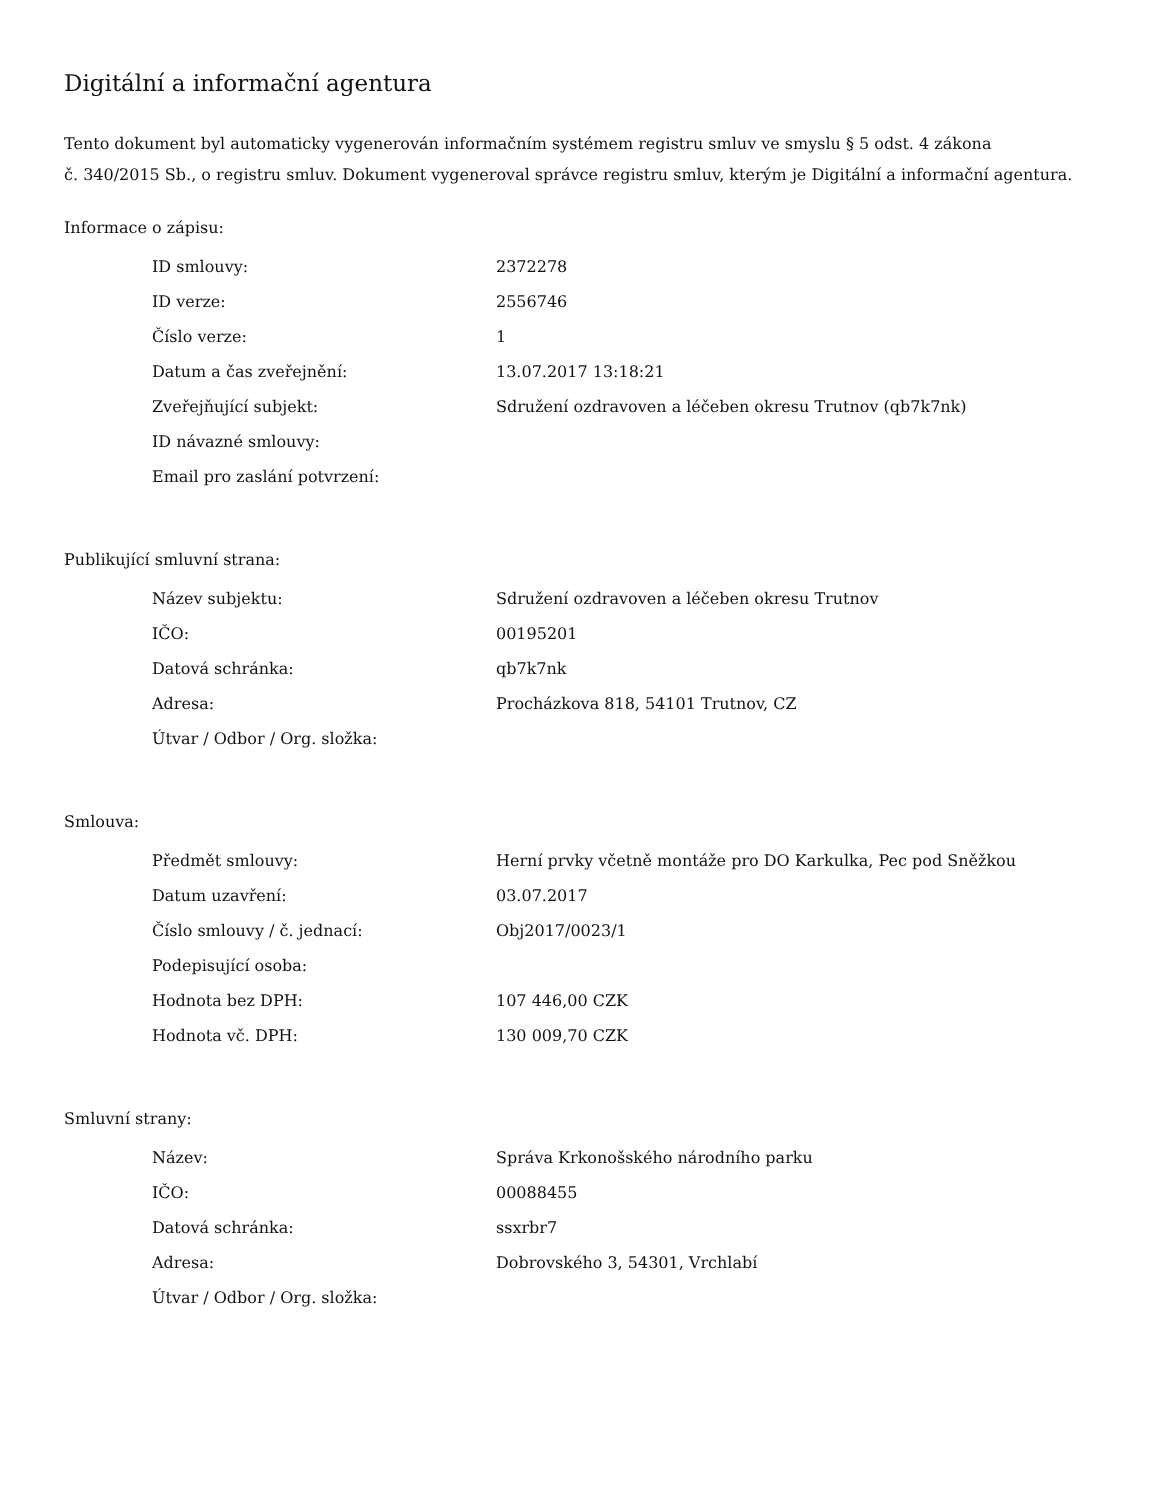Digitální a informační agentura
Tento dokument byl automaticky vygenerován informačním systémem registru smluv ve smyslu § 5 odst. 4 zákona
č. 340/2015 Sb., o registru smluv. Dokument vygeneroval správce registru smluv, kterým je Digitální a informační agentura.
Informace o zápisu:
| ID smlouvy: | 2372278 |
| ID verze: | 2556746 |
| Číslo verze: | 1 |
| Datum a čas zveřejnění: | 13.07.2017 13:18:21 |
| Zveřejňující subjekt: | Sdružení ozdravoven a léčeben okresu Trutnov (qb7k7nk) |
| ID návazné smlouvy: | |
| Email pro zaslání potvrzení: | |
Publikující smluvní strana:
| Název subjektu: | Sdružení ozdravoven a léčeben okresu Trutnov |
| IČO: | 00195201 |
| Datová schránka: | qb7k7nk |
| Adresa: | Procházkova 818, 54101 Trutnov, CZ |
| Útvar / Odbor / Org. složka: | |
Smlouva:
| Předmět smlouvy: | Herní prvky včetně montáže pro DO Karkulka, Pec pod Sněžkou |
| Datum uzavření: | 03.07.2017 |
| Číslo smlouvy / č. jednací: | Obj2017/0023/1 |
| Podepisující osoba: | |
| Hodnota bez DPH: | 107 446,00 CZK |
| Hodnota vč. DPH: | 130 009,70 CZK |
Smluvní strany:
| Název: | Správa Krkonošského národního parku |
| IČO: | 00088455 |
| Datová schránka: | ssxrbr7 |
| Adresa: | Dobrovského 3, 54301, Vrchlabí |
| Útvar / Odbor / Org. složka: | |